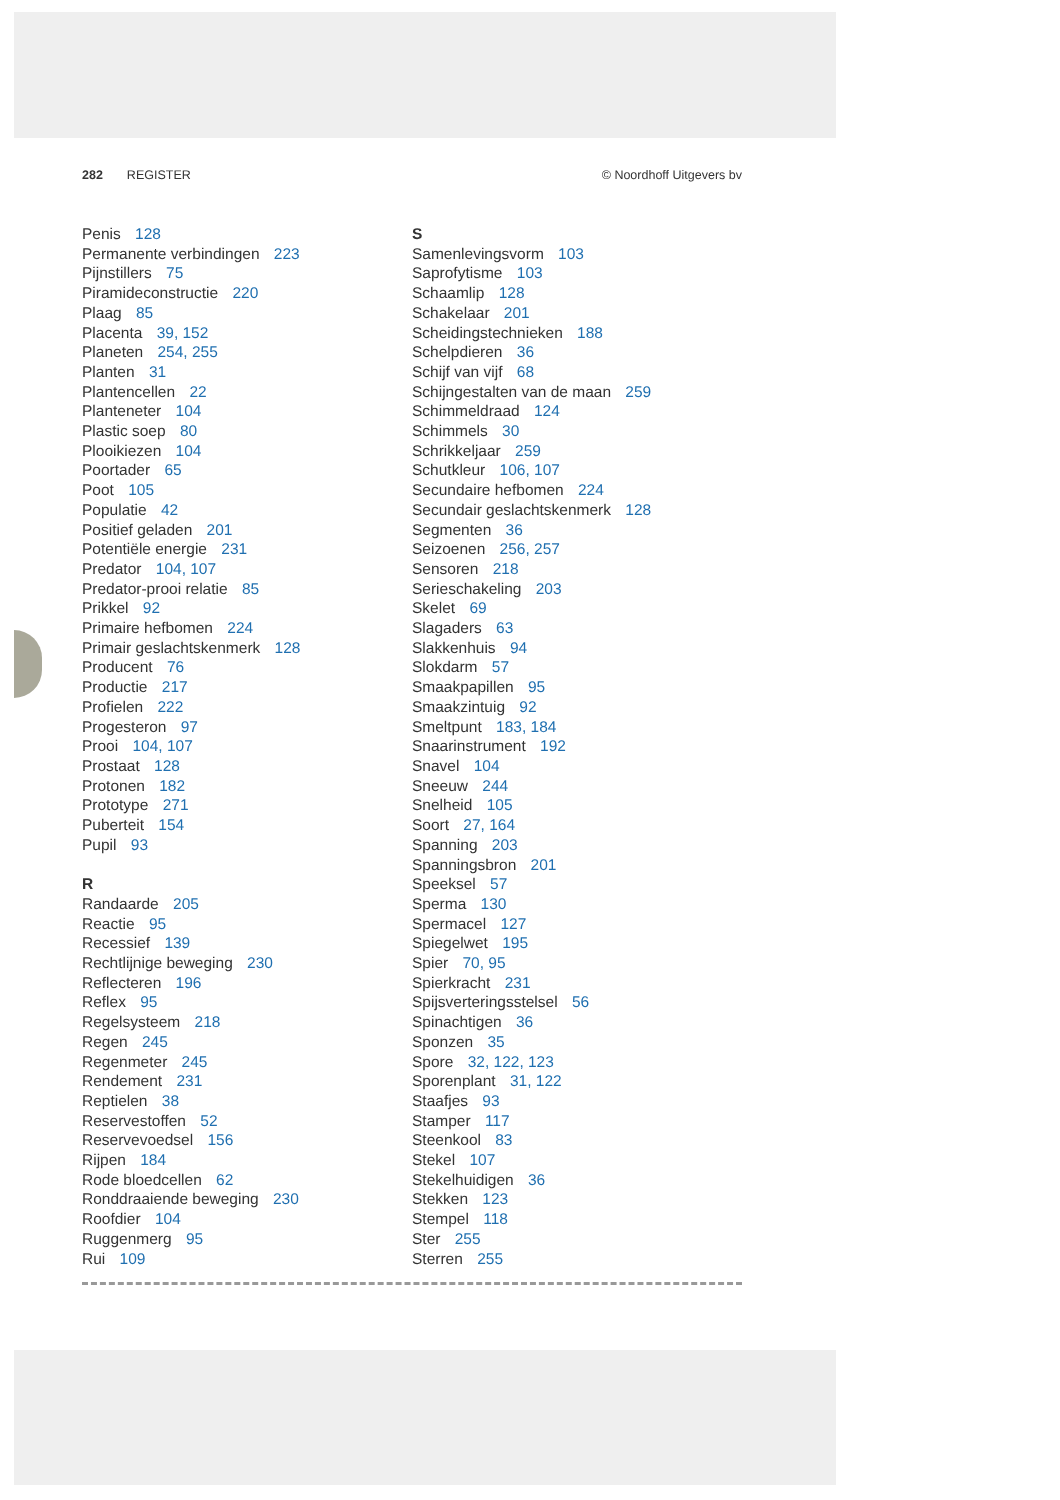282 REGISTER © Noordhoff Uitgevers bv
Penis 128
Permanente verbindingen 223
Pijnstillers 75
Piramideconstructie 220
Plaag 85
Placenta 39, 152
Planeten 254, 255
Planten 31
Plantencellen 22
Planteneter 104
Plastic soep 80
Plooikiezen 104
Poortader 65
Poot 105
Populatie 42
Positief geladen 201
Potentiële energie 231
Predator 104, 107
Predator-prooi relatie 85
Prikkel 92
Primaire hefbomen 224
Primair geslachtskenmerk 128
Producent 76
Productie 217
Profielen 222
Progesteron 97
Prooi 104, 107
Prostaat 128
Protonen 182
Prototype 271
Puberteit 154
Pupil 93
R
Randaarde 205
Reactie 95
Recessief 139
Rechtlijnige beweging 230
Reflecteren 196
Reflex 95
Regelsysteem 218
Regen 245
Regenmeter 245
Rendement 231
Reptielen 38
Reservestoffen 52
Reservevoedsel 156
Rijpen 184
Rode bloedcellen 62
Ronddraaiende beweging 230
Roofdier 104
Ruggenmerg 95
Rui 109
S
Samenlevingsvorm 103
Saprofytisme 103
Schaamlip 128
Schakelaar 201
Scheidingstechnieken 188
Schelpdieren 36
Schijf van vijf 68
Schijngestalten van de maan 259
Schimmeldraad 124
Schimmels 30
Schrikkeljaar 259
Schutkleur 106, 107
Secundaire hefbomen 224
Secundair geslachtskenmerk 128
Segmenten 36
Seizoenen 256, 257
Sensoren 218
Serieschakeling 203
Skelet 69
Slagaders 63
Slakkenhuis 94
Slokdarm 57
Smaakpapillen 95
Smaakzintuig 92
Smeltpunt 183, 184
Snaarinstrument 192
Snavel 104
Sneeuw 244
Snelheid 105
Soort 27, 164
Spanning 203
Spanningsbron 201
Speeksel 57
Sperma 130
Spermacel 127
Spiegelwet 195
Spier 70, 95
Spierkracht 231
Spijsverteringsstelsel 56
Spinachtigen 36
Sponzen 35
Spore 32, 122, 123
Sporenplant 31, 122
Staafjes 93
Stamper 117
Steenkool 83
Stekel 107
Stekelhuidigen 36
Stekken 123
Stempel 118
Ster 255
Sterren 255